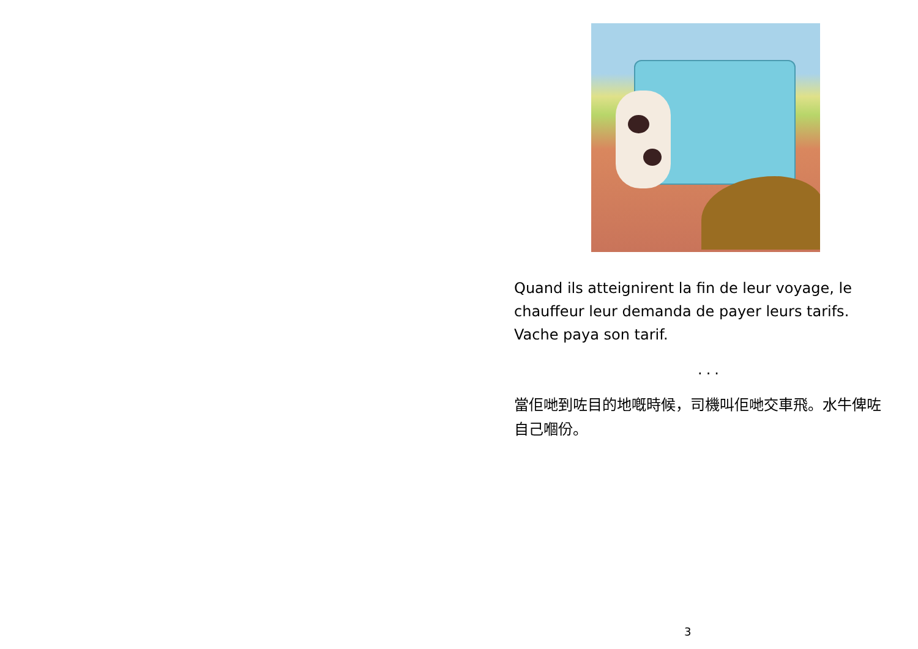Quand ils atteignirent la fin de leur voyage, le chauffeur leur demanda de payer leurs tarifs. Vache paya son tarif.
...
當佢哋到咗目的地嘅時候，司機叫佢哋交車飛。水牛俾咗自己嗰份。
3